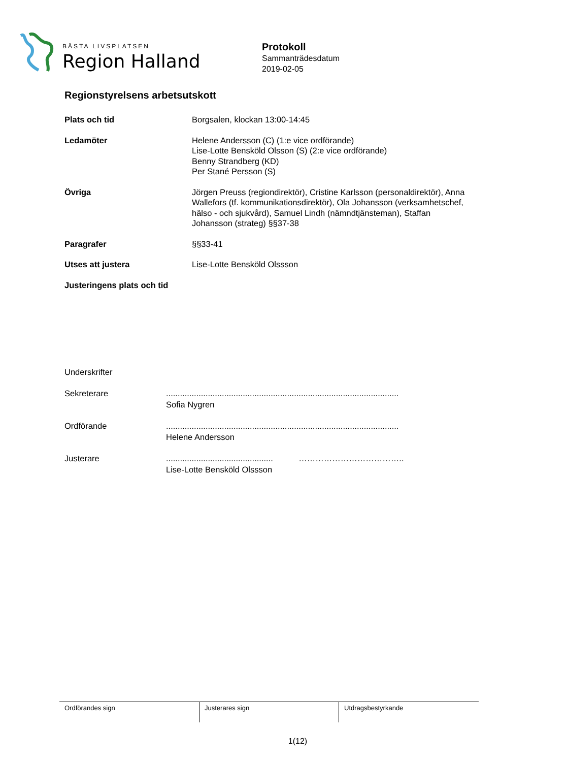BÄSTA LIVSPLATSEN
Region Halland
Protokoll
Sammanträdesdatum
2019-02-05
Regionstyrelsens arbetsutskott
Plats och tid Borgsalen, klockan 13:00-14:45
Ledamöter Helene Andersson (C) (1:e vice ordförande)
Lise-Lotte Bensköld Olsson (S) (2:e vice ordförande)
Benny Strandberg (KD)
Per Stané Persson (S)
Övriga Jörgen Preuss (regiondirektör), Cristine Karlsson (personaldirektör), Anna Wallefors (tf. kommunikationsdirektör), Ola Johansson (verksamhetschef, hälso - och sjukvård), Samuel Lindh (nämndtjänsteman), Staffan Johansson (strateg) §§37-38
Paragrafer §§33-41
Utses att justera Lise-Lotte Bensköld Olssson
Justeringens plats och tid
Underskrifter
Sekreterare ....................................................................................................
Sofia Nygren
Ordförande ....................................................................................................
Helene Andersson
Justerare .............................................. ………………………………..
Lise-Lotte Bensköld Olssson
Ordförandes sign Justerares sign Utdragsbestyrkande
1(12)